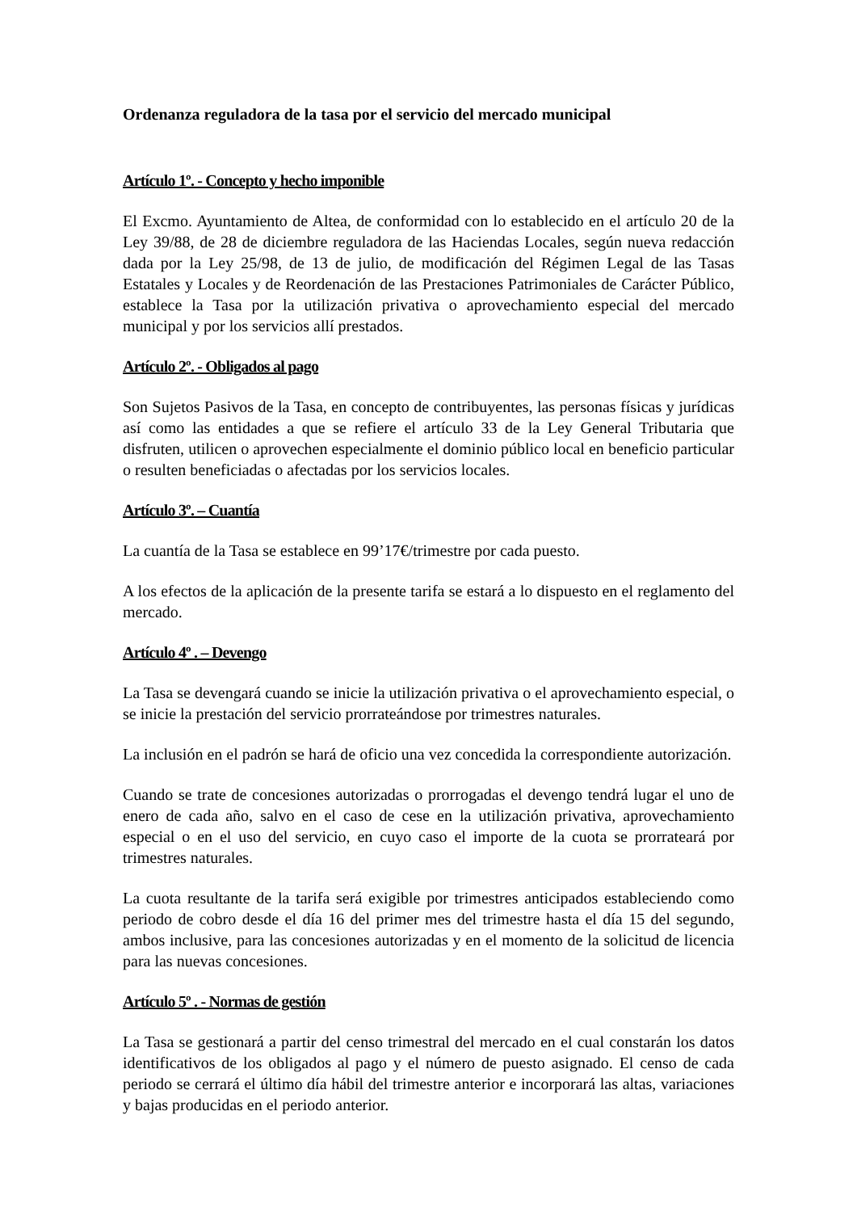Ordenanza reguladora de la tasa por el servicio del mercado municipal
Artículo 1º. - Concepto y hecho imponible
El Excmo. Ayuntamiento de Altea, de conformidad con lo establecido en el artículo 20 de la Ley 39/88, de 28 de diciembre reguladora de las Haciendas Locales, según nueva redacción dada por la Ley 25/98, de 13 de julio, de modificación del Régimen Legal de las Tasas Estatales y Locales y de Reordenación de las Prestaciones Patrimoniales de Carácter Público, establece la Tasa por la utilización privativa o aprovechamiento especial del mercado municipal y por los servicios allí prestados.
Artículo 2º. - Obligados al pago
Son Sujetos Pasivos de la Tasa, en concepto de contribuyentes, las personas físicas y jurídicas así como las entidades a que se refiere el artículo 33 de la Ley General Tributaria que disfruten, utilicen o aprovechen especialmente el dominio público local en beneficio particular o resulten beneficiadas o afectadas por los servicios locales.
Artículo 3º. – Cuantía
La cuantía de la Tasa se establece en 99’17€/trimestre por cada puesto.
A los efectos de la aplicación de la presente tarifa se estará a lo dispuesto en el reglamento del mercado.
Artículo 4º . – Devengo
La Tasa se devengará cuando se inicie la utilización privativa o el aprovechamiento especial, o se inicie la prestación del servicio prorrateándose por trimestres naturales.
La inclusión en el padrón se hará de oficio una vez concedida la correspondiente autorización.
Cuando se trate de concesiones autorizadas o prorrogadas el devengo tendrá lugar el uno de enero de cada año, salvo en el caso de cese en la utilización privativa, aprovechamiento especial o en el uso del servicio, en cuyo caso el importe de la cuota se prorrateará por trimestres naturales.
La cuota resultante de la tarifa será exigible por trimestres anticipados estableciendo como periodo de cobro desde el día 16 del primer mes del trimestre hasta el día 15 del segundo, ambos inclusive, para las concesiones autorizadas y en el momento de la solicitud de licencia para las nuevas concesiones.
Artículo 5º . - Normas de gestión
La Tasa se gestionará a partir del censo trimestral del mercado en el cual constarán los datos identificativos de los obligados al pago y el número de puesto asignado. El censo de cada periodo se cerrará el último día hábil del trimestre anterior e incorporará las altas, variaciones y bajas producidas en el periodo anterior.